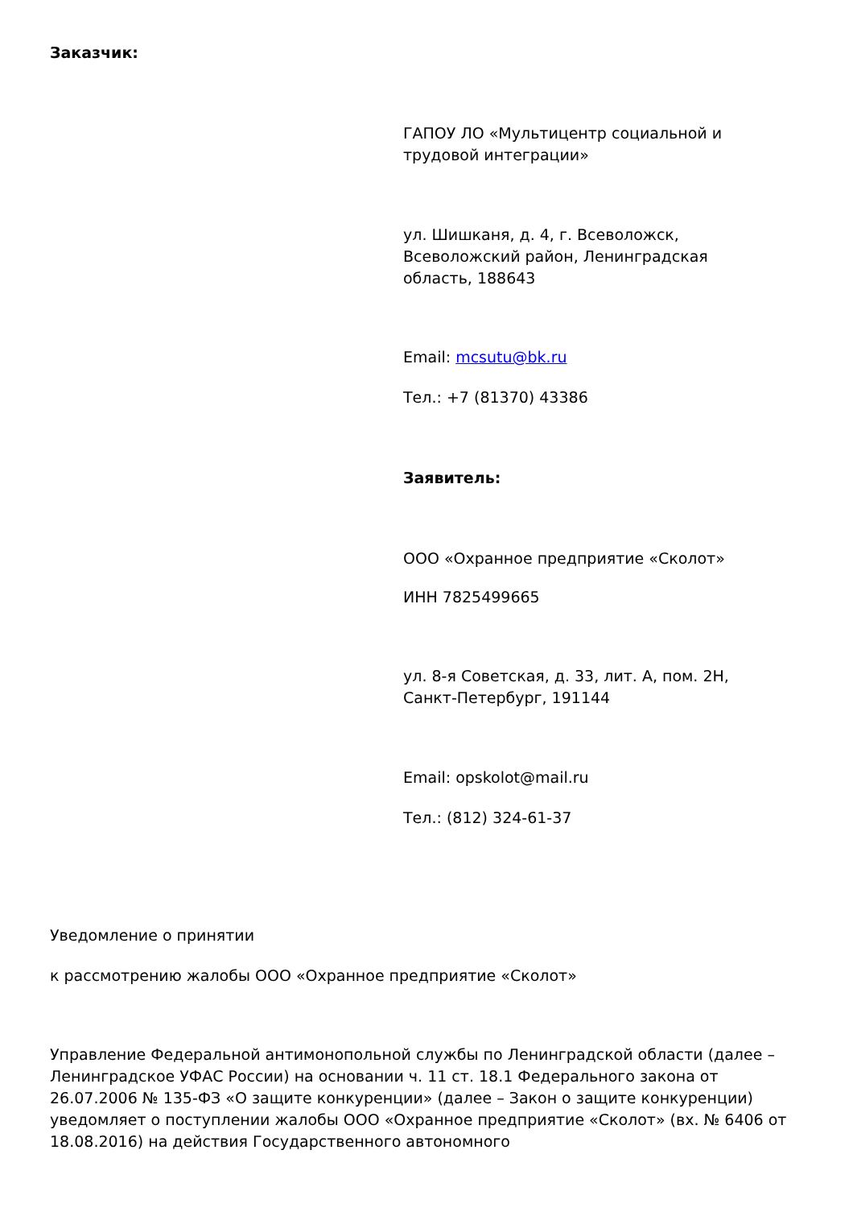Заказчик:
ГАПОУ ЛО «Мультицентр социальной и трудовой интеграции»
ул. Шишканя, д. 4, г. Всеволожск, Всеволожский район, Ленинградская область, 188643
Email: mcsutu@bk.ru
Тел.: +7 (81370) 43386
Заявитель:
ООО «Охранное предприятие «Сколот»
ИНН 7825499665
ул. 8-я Советская, д. 33, лит. А, пом. 2Н, Санкт-Петербург, 191144
Email: opskolot@mail.ru
Тел.: (812) 324-61-37
Уведомление о принятии
к рассмотрению жалобы ООО «Охранное предприятие «Сколот»
Управление Федеральной антимонопольной службы по Ленинградской области (далее – Ленинградское УФАС России) на основании ч. 11 ст. 18.1 Федерального закона от 26.07.2006 № 135-ФЗ «О защите конкуренции» (далее – Закон о защите конкуренции) уведомляет о поступлении жалобы ООО «Охранное предприятие «Сколот» (вх. № 6406 от 18.08.2016) на действия Государственного автономного